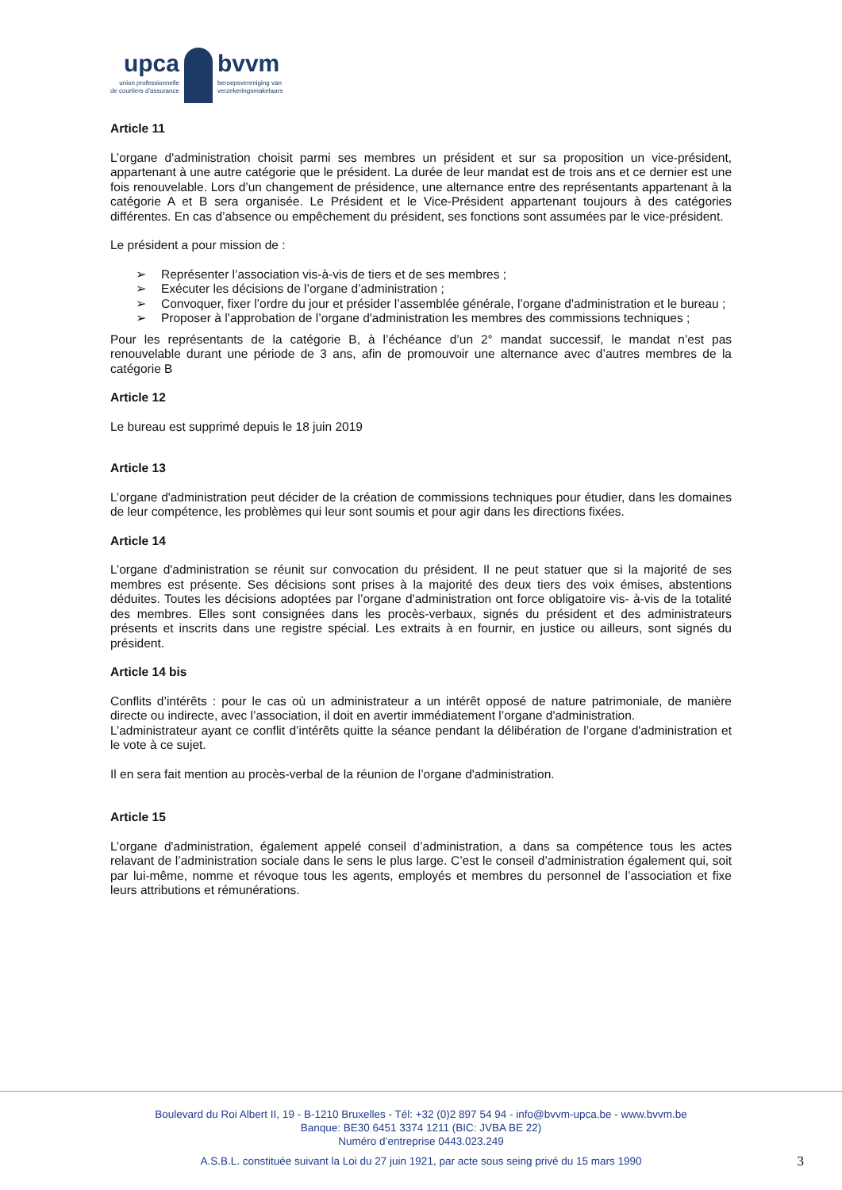upca
union professionnelle
de courtiers d'assurance
bvvm
beroepsvereniging van
verzekeringsmakelaars
Article 11
L’organe d'administration choisit parmi ses membres un président et sur sa proposition un vice-président, appartenant à une autre catégorie que le président. La durée de leur mandat est de trois ans et ce dernier est une fois renouvelable. Lors d’un changement de présidence, une alternance entre des représentants appartenant à la catégorie A et B sera organisée. Le Président et le Vice-Président appartenant toujours à des catégories différentes. En cas d’absence ou empêchement du président, ses fonctions sont assumées par le vice-président.
Le président a pour mission de :
➢ Représenter l’association vis-à-vis de tiers et de ses membres ;
➢ Exécuter les décisions de l’organe d’administration ;
➢ Convoquer, fixer l’ordre du jour et présider l’assemblée générale, l’organe d'administration et le bureau ;
➢ Proposer à l’approbation de l’organe d'administration les membres des commissions techniques ;
Pour les représentants de la catégorie B, à l’échéance d’un 2° mandat successif, le mandat n’est pas renouvelable durant une période de 3 ans, afin de promouvoir une alternance avec d’autres membres de la catégorie B
Article 12
Le bureau est supprimé depuis le 18 juin 2019
Article 13
L’organe d'administration peut décider de la création de commissions techniques pour étudier, dans les domaines de leur compétence, les problèmes qui leur sont soumis et pour agir dans les directions fixées.
Article 14
L’organe d'administration se réunit sur convocation du président. Il ne peut statuer que si la majorité de ses membres est présente. Ses décisions sont prises à la majorité des deux tiers des voix émises, abstentions déduites. Toutes les décisions adoptées par l’organe d'administration ont force obligatoire vis- à-vis de la totalité des membres. Elles sont consignées dans les procès-verbaux, signés du président et des administrateurs présents et inscrits dans une registre spécial. Les extraits à en fournir, en justice ou ailleurs, sont signés du président.
Article 14 bis
Conflits d’intérêts : pour le cas où un administrateur a un intérêt opposé de nature patrimoniale, de manière directe ou indirecte, avec l’association, il doit en avertir immédiatement l’organe d'administration.
L’administrateur ayant ce conflit d’intérêts quitte la séance pendant la délibération de l’organe d'administration et le vote à ce sujet.
Il en sera fait mention au procès-verbal de la réunion de l’organe d'administration.
Article 15
L’organe d'administration, également appelé conseil d’administration, a dans sa compétence tous les actes relavant de l’administration sociale dans le sens le plus large. C’est le conseil d’administration également qui, soit par lui-même, nomme et révoque tous les agents, employés et membres du personnel de l’association et fixe leurs attributions et rémunérations.
Boulevard du Roi Albert II, 19 - B-1210 Bruxelles - Tél: +32 (0)2 897 54 94 - info@bvvm-upca.be - www.bvvm.be
Banque: BE30 6451 3374 1211 (BIC: JVBA BE 22)
Numéro d’entreprise 0443.023.249
A.S.B.L. constituée suivant la Loi du 27 juin 1921, par acte sous seing privé du 15 mars 1990 3